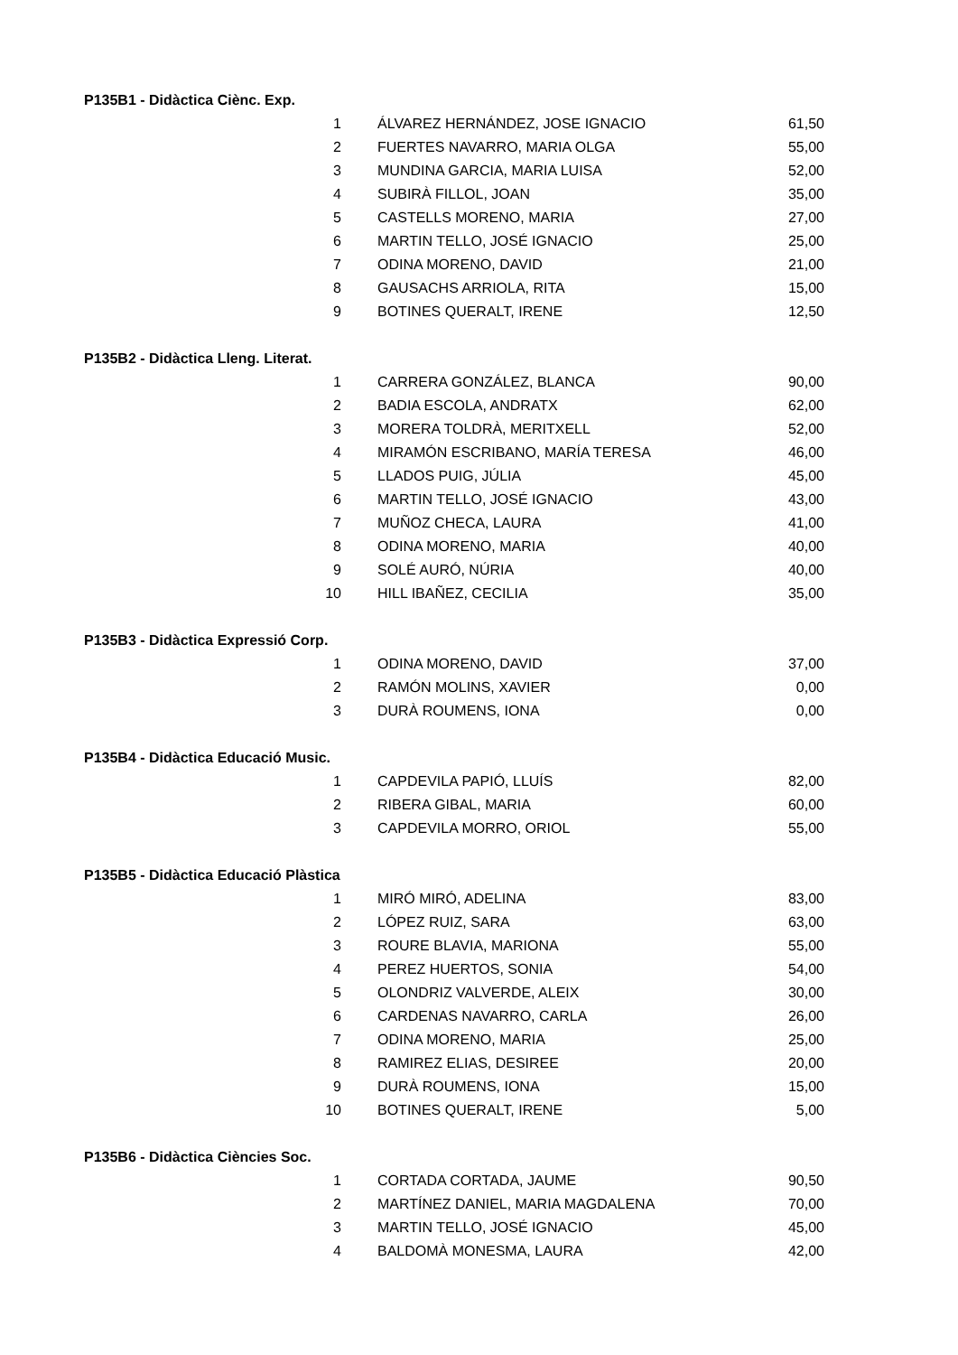| P135B1 - Didàctica Ciènc. Exp. | | |
| 1 | ÁLVAREZ HERNÁNDEZ, JOSE IGNACIO | 61,50 |
| 2 | FUERTES NAVARRO, MARIA OLGA | 55,00 |
| 3 | MUNDINA GARCIA, MARIA LUISA | 52,00 |
| 4 | SUBIRÀ FILLOL, JOAN | 35,00 |
| 5 | CASTELLS MORENO, MARIA | 27,00 |
| 6 | MARTIN TELLO, JOSÉ IGNACIO | 25,00 |
| 7 | ODINA MORENO, DAVID | 21,00 |
| 8 | GAUSACHS ARRIOLA, RITA | 15,00 |
| 9 | BOTINES QUERALT, IRENE | 12,50 |
| P135B2 - Didàctica Lleng. Literat. | | |
| 1 | CARRERA GONZÁLEZ, BLANCA | 90,00 |
| 2 | BADIA ESCOLA, ANDRATX | 62,00 |
| 3 | MORERA TOLDRÀ, MERITXELL | 52,00 |
| 4 | MIRAMÓN ESCRIBANO, MARÍA TERESA | 46,00 |
| 5 | LLADOS PUIG, JÚLIA | 45,00 |
| 6 | MARTIN TELLO, JOSÉ IGNACIO | 43,00 |
| 7 | MUÑOZ CHECA, LAURA | 41,00 |
| 8 | ODINA MORENO, MARIA | 40,00 |
| 9 | SOLÉ AURÓ, NÚRIA | 40,00 |
| 10 | HILL IBAÑEZ, CECILIA | 35,00 |
| P135B3 - Didàctica Expressió Corp. | | |
| 1 | ODINA MORENO, DAVID | 37,00 |
| 2 | RAMÓN MOLINS, XAVIER | 0,00 |
| 3 | DURÀ ROUMENS, IONA | 0,00 |
| P135B4 - Didàctica Educació Music. | | |
| 1 | CAPDEVILA PAPIÓ, LLUÍS | 82,00 |
| 2 | RIBERA GIBAL, MARIA | 60,00 |
| 3 | CAPDEVILA MORRO, ORIOL | 55,00 |
| P135B5 - Didàctica Educació Plàstica | | |
| 1 | MIRÓ MIRÓ, ADELINA | 83,00 |
| 2 | LÓPEZ RUIZ, SARA | 63,00 |
| 3 | ROURE BLAVIA, MARIONA | 55,00 |
| 4 | PEREZ HUERTOS, SONIA | 54,00 |
| 5 | OLONDRIZ VALVERDE, ALEIX | 30,00 |
| 6 | CARDENAS NAVARRO, CARLA | 26,00 |
| 7 | ODINA MORENO, MARIA | 25,00 |
| 8 | RAMIREZ ELIAS, DESIREE | 20,00 |
| 9 | DURÀ ROUMENS, IONA | 15,00 |
| 10 | BOTINES QUERALT, IRENE | 5,00 |
| P135B6 - Didàctica Ciències Soc. | | |
| 1 | CORTADA CORTADA, JAUME | 90,50 |
| 2 | MARTÍNEZ DANIEL, MARIA MAGDALENA | 70,00 |
| 3 | MARTIN TELLO, JOSÉ IGNACIO | 45,00 |
| 4 | BALDOMÀ MONESMA, LAURA | 42,00 |